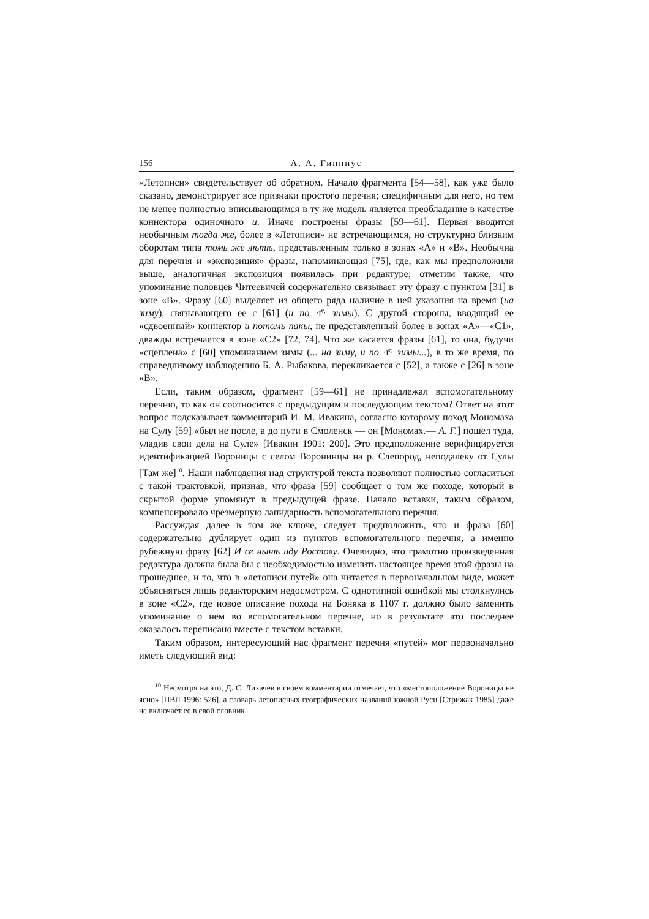156 А. А. Гиппиус
«Летописи» свидетельствует об обратном. Начало фрагмента [54—58], как уже было сказано, демонстрирует все признаки простого перечня; специфичным для него, но тем не менее полностью вписывающимся в ту же модель является преобладание в качестве коннектора одиночного и. Иначе построены фразы [59—61]. Первая вводится необычным тогда же, более в «Летописи» не встречающимся, но структурно близким оборотам типа томь же лѣтѣ, представленным только в зонах «А» и «В». Необычна для перечня и «экспозиция» фразы, напоминающая [75], где, как мы предположили выше, аналогичная экспозиция появилась при редактуре; отметим также, что упоминание половцев Читеевичей содержательно связывает эту фразу с пунктом [31] в зоне «В». Фразу [60] выделяет из общего ряда наличие в ней указания на время (на зиму), связывающего ее с [61] (и по ·г҃· зимы). С другой стороны, вводящий ее «сдвоенный» коннектор и потомь пакы, не представленный более в зонах «А»—«С1», дважды встречается в зоне «С2» [72, 74]. Что же касается фразы [61], то она, будучи «сцеплена» с [60] упоминанием зимы (... на зиму, и по ·г҃· зимы...), в то же время, по справедливому наблюдению Б. А. Рыбакова, перекликается с [52], а также с [26] в зоне «В».
Если, таким образом, фрагмент [59—61] не принадлежал вспомогательному перечню, то как он соотносится с предыдущим и последующим текстом? Ответ на этот вопрос подсказывает комментарий И. М. Ивакина, согласно которому поход Мономаха на Сулу [59] «был не после, а до пути в Смоленск — он [Мономах.— А. Г.] пошел туда, уладив свои дела на Суле» [Ивакин 1901: 200]. Это предположение верифицируется идентификацией Вороницы с селом Воронинцы на р. Слепород, неподалеку от Сулы [Там же]<sup>10</sup>. Наши наблюдения над структурой текста позволяют полностью согласиться с такой трактовкой, признав, что фраза [59] сообщает о том же походе, который в скрытой форме упомянут в предыдущей фразе. Начало вставки, таким образом, компенсировало чрезмерную лапидарность вспомогательного перечня.
Рассуждая далее в том же ключе, следует предположить, что и фраза [60] содержательно дублирует один из пунктов вспомогательного перечня, а именно рубежную фразу [62] И се нынѣ иду Ростову. Очевидно, что грамотно произведенная редактура должна была бы с необходимостью изменить настоящее время этой фразы на прошедшее, и то, что в «летописи путей» она читается в первоначальном виде, может объясняться лишь редакторским недосмотром. С однотипной ошибкой мы столкнулись в зоне «С2», где новое описание похода на Боняка в 1107 г. должно было заменить упоминание о нем во вспомогательном перечне, но в результате это последнее оказалось переписано вместе с текстом вставки.
Таким образом, интересующий нас фрагмент перечня «путей» мог первоначально иметь следующий вид:
<sup>10</sup> Несмотря на это, Д. С. Лихачев в своем комментарии отмечает, что «местоположение Вороницы не ясно» [ПВЛ 1996: 526], а словарь летописных географических названий южной Руси [Стрижак 1985] даже не включает ее в свой словник.